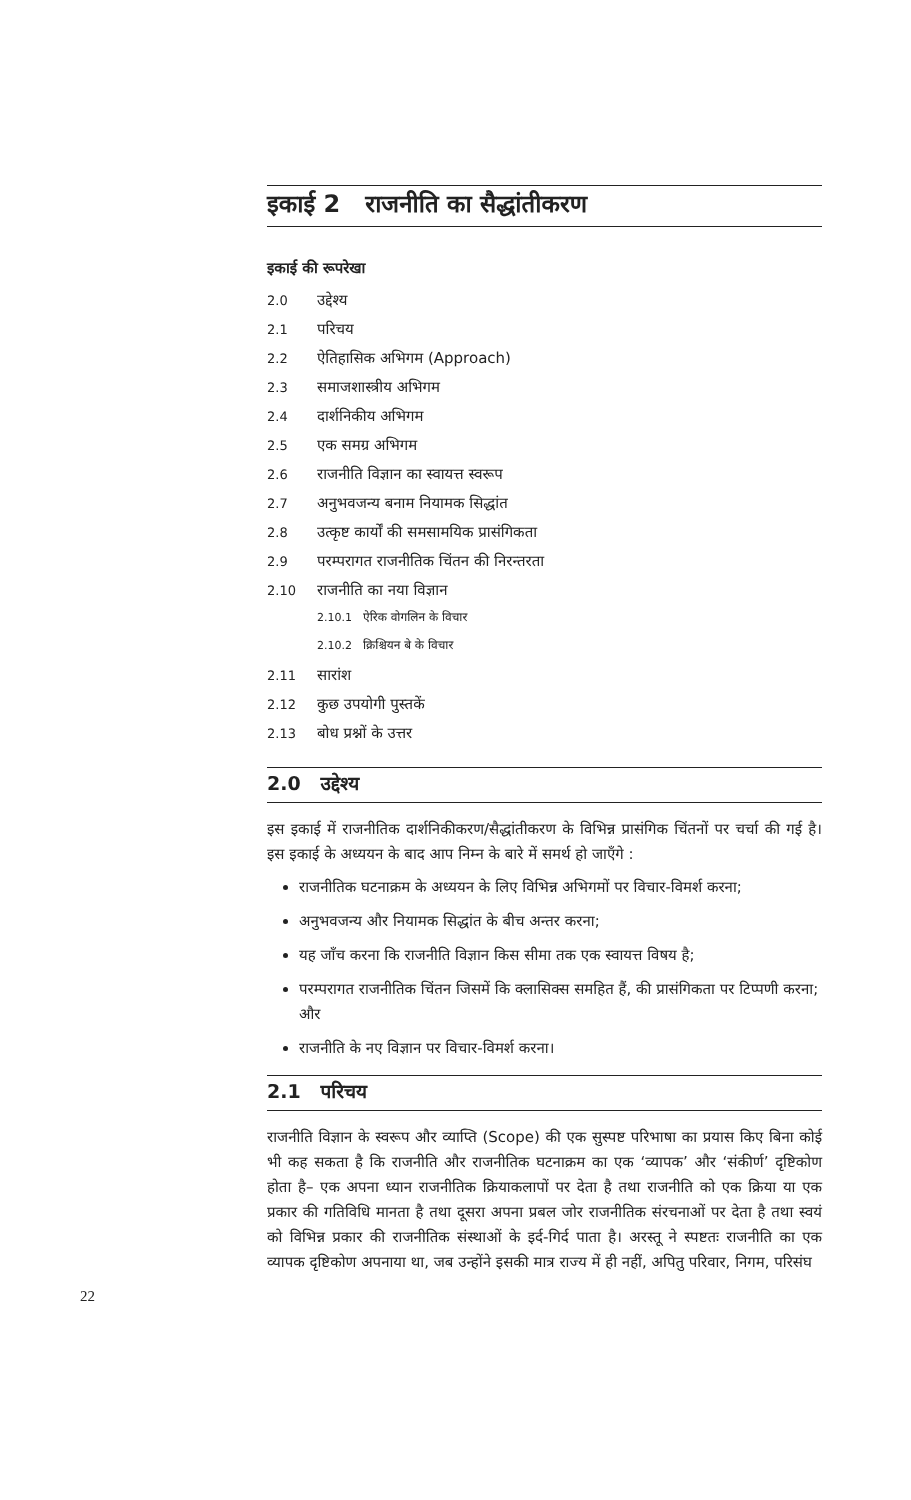इकाई 2 राजनीति का सैद्धांतीकरण
इकाई की रूपरेखा
2.0 उद्देश्य
2.1 परिचय
2.2 ऐतिहासिक अभिगम (Approach)
2.3 समाजशास्त्रीय अभिगम
2.4 दार्शनिकीय अभिगम
2.5 एक समग्र अभिगम
2.6 राजनीति विज्ञान का स्वायत्त स्वरूप
2.7 अनुभवजन्य बनाम नियामक सिद्धांत
2.8 उत्कृष्ट कार्यों की समसामयिक प्रासंगिकता
2.9 परम्परागत राजनीतिक चिंतन की निरन्तरता
2.10 राजनीति का नया विज्ञान
2.10.1 ऐरिक वोगलिन के विचार
2.10.2 क्रिश्चियन बे के विचार
2.11 सारांश
2.12 कुछ उपयोगी पुस्तकें
2.13 बोध प्रश्नों के उत्तर
2.0 उद्देश्य
इस इकाई में राजनीतिक दार्शनिकीकरण/सैद्धांतीकरण के विभिन्न प्रासंगिक चिंतनों पर चर्चा की गई है। इस इकाई के अध्ययन के बाद आप निम्न के बारे में समर्थ हो जाएँगे :
राजनीतिक घटनाक्रम के अध्ययन के लिए विभिन्न अभिगमों पर विचार-विमर्श करना;
अनुभवजन्य और नियामक सिद्धांत के बीच अन्तर करना;
यह जाँच करना कि राजनीति विज्ञान किस सीमा तक एक स्वायत्त विषय है;
परम्परागत राजनीतिक चिंतन जिसमें कि क्लासिक्स समहित हैं, की प्रासंगिकता पर टिप्पणी करना; और
राजनीति के नए विज्ञान पर विचार-विमर्श करना।
2.1 परिचय
राजनीति विज्ञान के स्वरूप और व्याप्ति (Scope) की एक सुस्पष्ट परिभाषा का प्रयास किए बिना कोई भी कह सकता है कि राजनीति और राजनीतिक घटनाक्रम का एक ‘व्यापक’ और ‘संकीर्ण’ दृष्टिकोण होता है– एक अपना ध्यान राजनीतिक क्रियाकलापों पर देता है तथा राजनीति को एक क्रिया या एक प्रकार की गतिविधि मानता है तथा दूसरा अपना प्रबल जोर राजनीतिक संरचनाओं पर देता है तथा स्वयं को विभिन्न प्रकार की राजनीतिक संस्थाओं के इर्द-गिर्द पाता है। अरस्तू ने स्पष्टतः राजनीति का एक व्यापक दृष्टिकोण अपनाया था, जब उन्होंने इसकी मात्र राज्य में ही नहीं, अपितु परिवार, निगम, परिसंघ
22